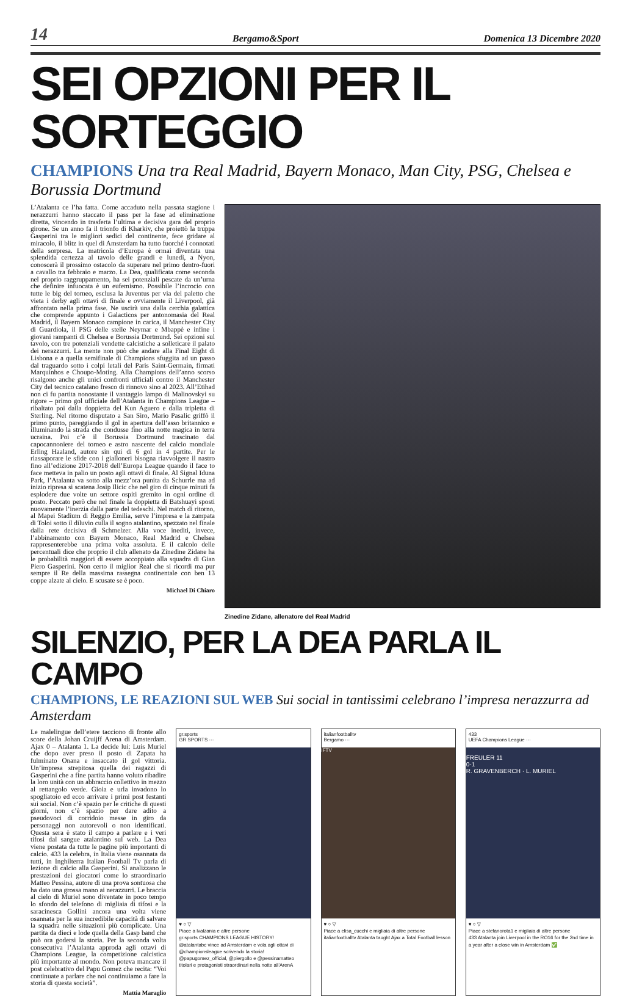14 Bergamo&Sport Domenica 13 Dicembre 2020
SEI OPZIONI PER IL SORTEGGIO
CHAMPIONS Una tra Real Madrid, Bayern Monaco, Man City, PSG, Chelsea e Borussia Dortmund
L’Atalanta ce l’ha fatta. Come accaduto nella passata stagione i nerazzurri hanno staccato il pass per la fase ad eliminazione diretta, vincendo in trasferta l’ultima e decisiva gara del proprio girone. Se un anno fa il trionfo di Kharkiv, che proiettò la truppa Gasperini tra le migliori sedici del continente, fece gridare al miracolo, il blitz in quel di Amsterdam ha tutto fuorché i connotati della sorpresa. La matricola d’Europa è ormai diventata una splendida certezza al tavolo delle grandi e lunedì, a Nyon, conoscerà il prossimo ostacolo da superare nel primo dentro-fuori a cavallo tra febbraio e marzo. La Dea, qualificata come seconda nel proprio raggruppamento, ha sei potenziali pescate da un’urna che definire infuocata è un eufemismo. Possibile l’incrocio con tutte le big del torneo, esclusa la Juventus per via del paletto che vieta i derby agli ottavi di finale e ovviamente il Liverpool, già affrontato nella prima fase. Ne uscirà una dalla cerchia galattica che comprende appunto i Galacticos per antonomasia del Real Madrid, il Bayern Monaco campione in carica, il Manchester City di Guardiola, il PSG delle stelle Neymar e Mbappè e infine i giovani rampanti di Chelsea e Borussia Dortmund. Sei opzioni sul tavolo, con tre potenziali vendette calcistiche a solleticare il palato dei nerazzurri. La mente non può che andare alla Final Eight di Lisbona e a quella semifinale di Champions sfuggita ad un passo dal traguardo sotto i colpi letali del Paris Saint-Germain, firmati Marquinhos e Choupo-Moting. Alla Champions dell’anno scorso risalgono anche gli unici confronti ufficiali contro il Manchester City del tecnico catalano fresco di rinnovo sino al 2023. All’Etihad non ci fu partita nonostante il vantaggio lampo di Malinovskyi su rigore – primo gol ufficiale dell’Atalanta in Champions League – ribaltato poi dalla doppietta del Kun Aguero e dalla tripletta di Sterling. Nel ritorno disputato a San Siro, Mario Pasalic griffò il primo punto, pareggiando il gol in apertura dell’asso britannico e illuminando la strada che condusse fino alla notte magica in terra ucraina. Poi c’è il Borussia Dortmund trascinato dal capocannoniere del torneo e astro nascente del calcio mondiale Erling Haaland, autore sin qui di 6 gol in 4 partite. Per le riassaporare le sfide con i gialloneri bisogna riavvolgere il nastro fino all’edizione 2017-2018 dell’Europa League quando il face to face metteva in palio un posto agli ottavi di finale. Al Signal Iduna Park, l’Atalanta va sotto alla mezz’ora punita da Schurrle ma ad inizio ripresa si scatena Josip Ilicic che nel giro di cinque minuti fa esplodere due volte un settore ospiti gremito in ogni ordine di posto. Peccato però che nel finale la doppietta di Batshuayi sposti nuovamente l’inerzia dalla parte del tedeschi. Nel match di ritorno, al Mapei Stadium di Reggio Emilia, serve l’impresa e la zampata di Toloi sotto il diluvio culla il sogno atalantino, spezzato nel finale dalla rete decisiva di Schmelzer. Alla voce inediti, invece, l’abbinamento con Bayern Monaco, Real Madrid e Chelsea rappresenterebbe una prima volta assoluta. E il calcolo delle percentuali dice che proprio il club allenato da Zinedine Zidane ha le probabilità maggiori di essere accoppiato alla squadra di Gian Piero Gasperini. Non certo il miglior Real che si ricordi ma pur sempre il Re della massima rassegna continentale con ben 13 coppe alzate al cielo. E scusate se è poco.
Michael Di Chiaro
Zinedine Zidane, allenatore del Real Madrid
SILENZIO, PER LA DEA PARLA IL CAMPO
CHAMPIONS, LE REAZIONI SUL WEB Sui social in tantissimi celebrano l’impresa nerazzurra ad Amsterdam
Le malelingue dell’etere tacciono di fronte allo score della Johan Cruijff Arena di Amsterdam. Ajax 0 – Atalanta 1. La decide lui: Luis Muriel che dopo aver preso il posto di Zapata ha fulminato Onana e insaccato il gol vittoria. Un’impresa strepitosa quella dei ragazzi di Gasperini che a fine partita hanno voluto ribadire la loro unità con un abbraccio collettivo in mezzo al rettangolo verde. Gioia e urla invadono lo spogliatoio ed ecco arrivare i primi post festanti sui social. Non c’è spazio per le critiche di questi giorni, non c’è spazio per dare adito a pseudovoci di corridoio messe in giro da personaggi non autorevoli o non identificati. Questa sera è stato il campo a parlare e i veri tifosi dal sangue atalantino sul web. La Dea viene postata da tutte le pagine più importanti di calcio. 433 la celebra, in Italia viene osannata da tutti, in Inghilterra Italian Football Tv parla di lezione di calcio alla Gasperini. Si analizzano le prestazioni dei giocatori come lo straordinario Matteo Pessina, autore di una prova sontuosa che ha dato una grossa mano ai nerazzurri. Le braccia al cielo di Muriel sono diventate in poco tempo lo sfondo del telefono di migliaia di tifosi e la saracinesca Gollini ancora una volta viene osannata per la sua incredibile capacità di salvare la squadra nelle situazioni più complicate. Una partita da dieci e lode quella della Gasp band che può ora godersi la storia. Per la seconda volta consecutiva l’Atalanta approda agli ottavi di Champions League, la competizione calcistica più importante al mondo. Non poteva mancare il post celebrativo del Papu Gomez che recita: “Voi continuate a parlare che noi continuiamo a fare la storia di questa società”.
Mattia Maraglio
gr.sports
GR SPORTS ···
♥ ○ ▽
Piace a lvalzania e altre persone
gr.sports CHAMPIONS LEAGUE HISTORY!
@atalantabc vince ad Amsterdam e vola agli ottavi di @championsleague scrivendo la storia!
@papugomez_official, @piergollo e @pessinamatteo titolari e protagonisti straordinari nella notte all'ArenA
italianfootballtv
Bergamo ···
IFTV
♥ ○ ▽
Piace a elisa_cucchi e migliaia di altre persone
italianfootballtv Atalanta taught Ajax a Total Football lesson
433
UEFA Champions League ···
FREULER 11
0-1
R. GRAVENBERCH · L. MURIEL
♥ ○ ▽
Piace a stefanorota1 e migliaia di altre persone
433 Atalanta join Liverpool in the RO16 for the 2nd time in a year after a close win in Amsterdam ✅